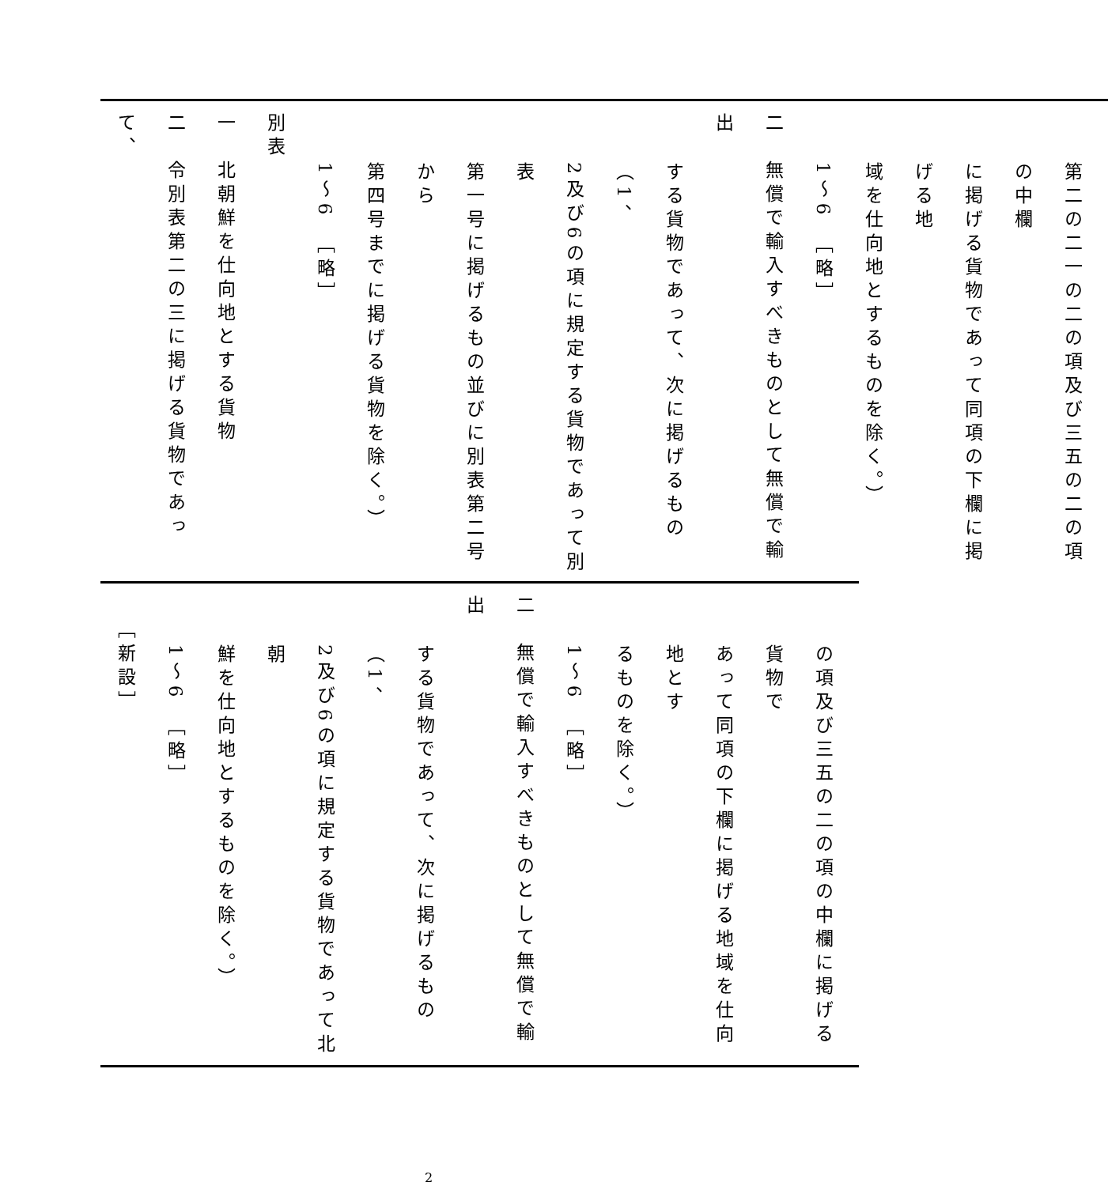第二の二一の二の項及び三五の二の項の中欄
に掲げる貨物であって同項の下欄に掲げる地
域を仕向地とするものを除く。）
1～6　［略］
二　無償で輸入すべきものとして無償で輸出
する貨物であって、次に掲げるもの（1、
2及び6の項に規定する貨物であって別表
第一号に掲げるもの並びに別表第二号から
第四号までに掲げる貨物を除く。）
1～6　［略］
別表
一　北朝鮮を仕向地とする貨物
二　令別表第二の三に掲げる貨物であって、
の項及び三五の二の項の中欄に掲げる貨物で
あって同項の下欄に掲げる地域を仕向地とす
るものを除く。）
1～6　［略］
二　無償で輸入すべきものとして無償で輸出
する貨物であって、次に掲げるもの（1、
2及び6の項に規定する貨物であって北朝
鮮を仕向地とするものを除く。）
1～6　［略］
［新設］
2